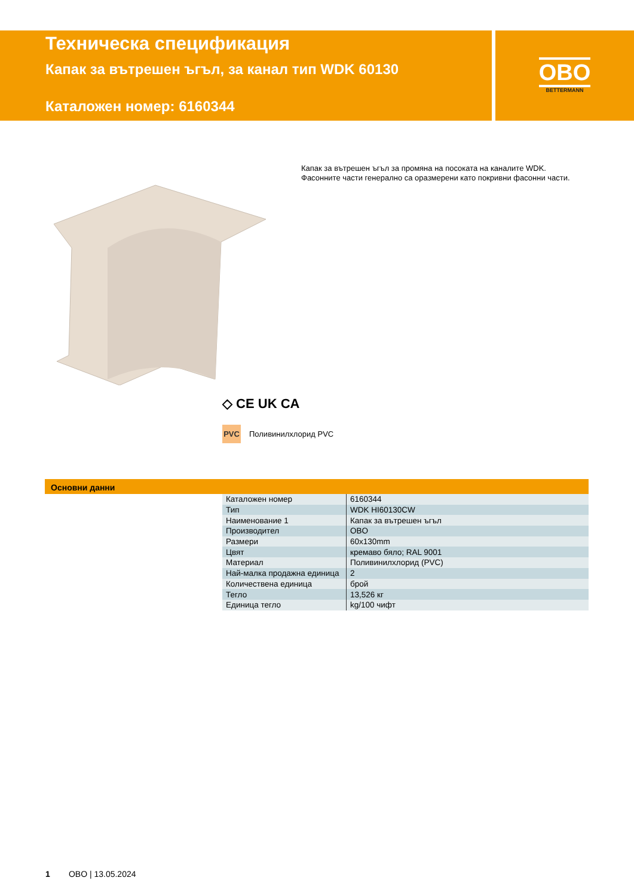Техническа спецификация
Капак за вътрешен ъгъл, за канал тип WDK 60130
Каталожен номер: 6160344
OBO
BETTERMANN
Капак за вътрешен ъгъл за промяна на посоката на каналите WDK.
Фасонните части генерално са оразмерени като покривни фасонни части.
◇ CE UK CA
PVC Поливинилхлорид PVC
Основни данни
| Каталожен номер | 6160344 |
| Тип | WDK HI60130CW |
| Наименование 1 | Капак за вътрешен ъгъл |
| Производител | OBO |
| Размери | 60x130mm |
| Цвят | кремаво бяло; RAL 9001 |
| Материал | Поливинилхлорид (PVC) |
| Най-малка продажна единица | 2 |
| Количествена единица | брой |
| Тегло | 13,526 кг |
| Единица тегло | kg/100 чифт |
1 OBO | 13.05.2024